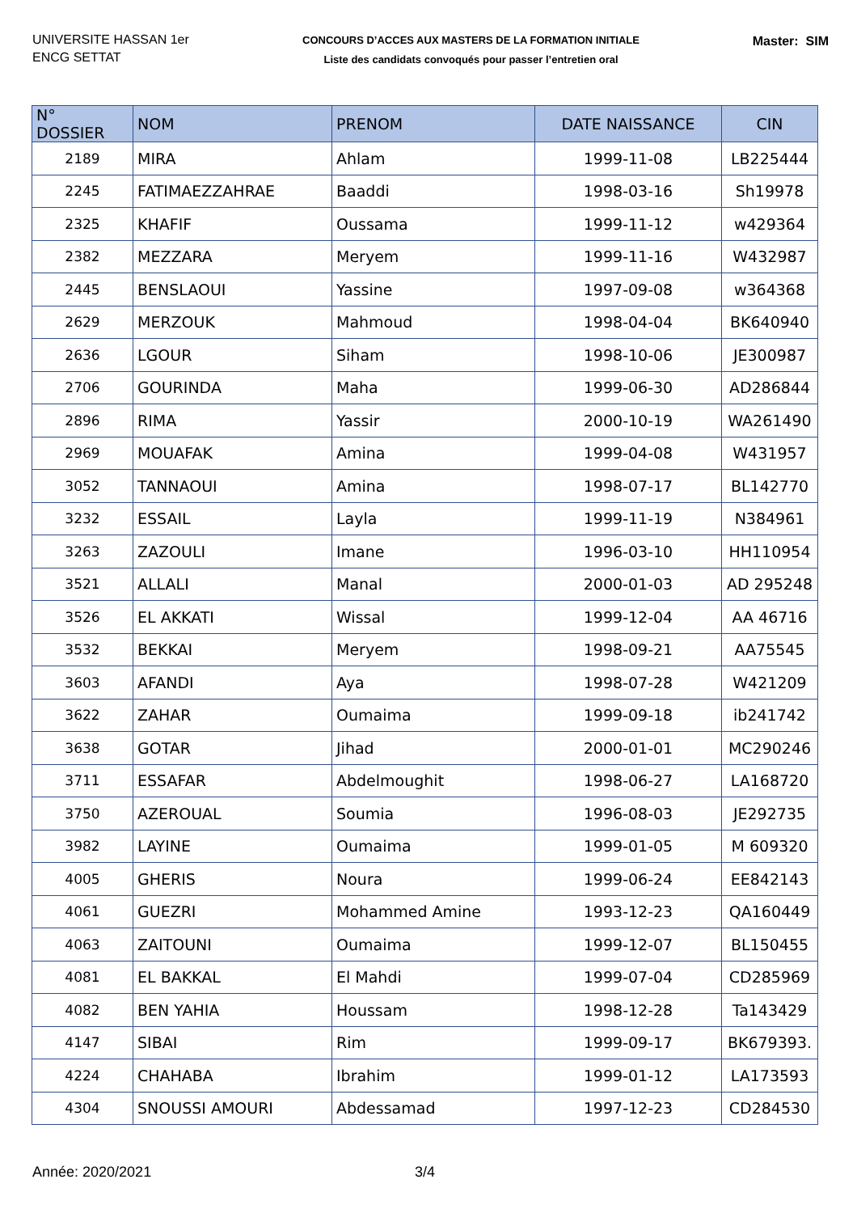UNIVERSITE HASSAN 1er
ENCG SETTAT
CONCOURS D’ACCES AUX MASTERS DE LA FORMATION INITIALE
Liste des candidats convoqués pour passer l’entretien oral
Master: SIM
| N° DOSSIER | NOM | PRENOM | DATE NAISSANCE | CIN |
| --- | --- | --- | --- | --- |
| 2189 | MIRA | Ahlam | 1999-11-08 | LB225444 |
| 2245 | FATIMAEZZAHRAE | Baaddi | 1998-03-16 | Sh19978 |
| 2325 | KHAFIF | Oussama | 1999-11-12 | w429364 |
| 2382 | MEZZARA | Meryem | 1999-11-16 | W432987 |
| 2445 | BENSLAOUI | Yassine | 1997-09-08 | w364368 |
| 2629 | MERZOUK | Mahmoud | 1998-04-04 | BK640940 |
| 2636 | LGOUR | Siham | 1998-10-06 | JE300987 |
| 2706 | GOURINDA | Maha | 1999-06-30 | AD286844 |
| 2896 | RIMA | Yassir | 2000-10-19 | WA261490 |
| 2969 | MOUAFAK | Amina | 1999-04-08 | W431957 |
| 3052 | TANNAOUI | Amina | 1998-07-17 | BL142770 |
| 3232 | ESSAIL | Layla | 1999-11-19 | N384961 |
| 3263 | ZAZOULI | Imane | 1996-03-10 | HH110954 |
| 3521 | ALLALI | Manal | 2000-01-03 | AD 295248 |
| 3526 | EL AKKATI | Wissal | 1999-12-04 | AA 46716 |
| 3532 | BEKKAI | Meryem | 1998-09-21 | AA75545 |
| 3603 | AFANDI | Aya | 1998-07-28 | W421209 |
| 3622 | ZAHAR | Oumaima | 1999-09-18 | ib241742 |
| 3638 | GOTAR | Jihad | 2000-01-01 | MC290246 |
| 3711 | ESSAFAR | Abdelmoughit | 1998-06-27 | LA168720 |
| 3750 | AZEROUAL | Soumia | 1996-08-03 | JE292735 |
| 3982 | LAYINE | Oumaima | 1999-01-05 | M 609320 |
| 4005 | GHERIS | Noura | 1999-06-24 | EE842143 |
| 4061 | GUEZRI | Mohammed Amine | 1993-12-23 | QA160449 |
| 4063 | ZAITOUNI | Oumaima | 1999-12-07 | BL150455 |
| 4081 | EL BAKKAL | El Mahdi | 1999-07-04 | CD285969 |
| 4082 | BEN YAHIA | Houssam | 1998-12-28 | Ta143429 |
| 4147 | SIBAI | Rim | 1999-09-17 | BK679393. |
| 4224 | CHAHABA | Ibrahim | 1999-01-12 | LA173593 |
| 4304 | SNOUSSI AMOURI | Abdessamad | 1997-12-23 | CD284530 |
Année: 2020/2021 3/4